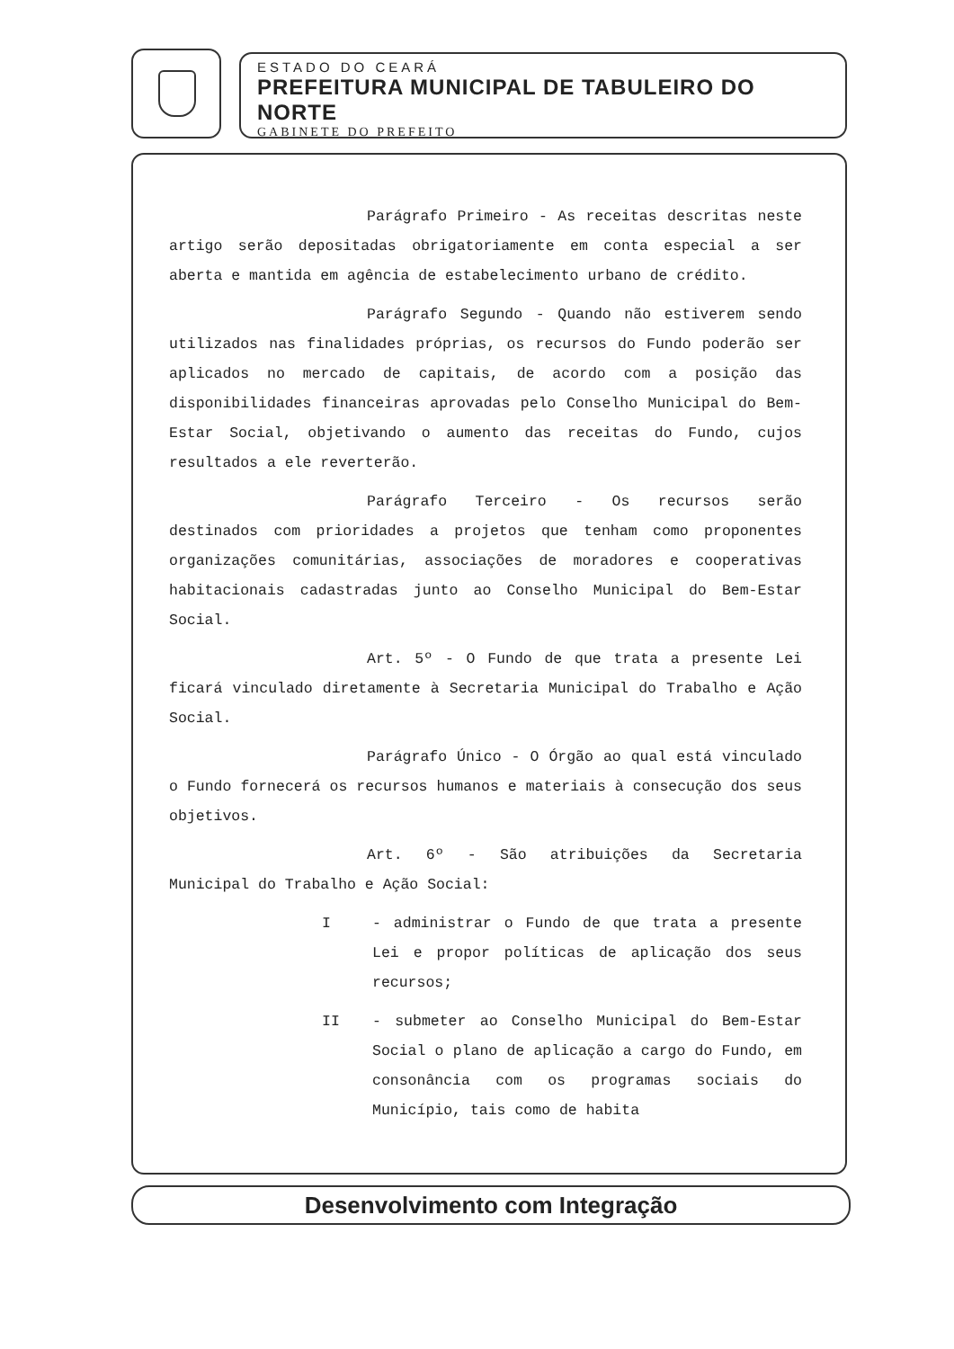ESTADO DO CEARÁ
PREFEITURA MUNICIPAL DE TABULEIRO DO NORTE
GABINETE DO PREFEITO
Parágrafo Primeiro - As receitas descritas neste artigo serão depositadas obrigatoriamente em conta especial a ser aberta e mantida em agência de estabelecimento urbano de crédito.
Parágrafo Segundo - Quando não estiverem sendo utilizados nas finalidades próprias, os recursos do Fundo poderão ser aplicados no mercado de capitais, de acordo com a posição das disponibilidades financeiras aprovadas pelo Conselho Municipal do Bem-Estar Social, objetivando o aumento das receitas do Fundo, cujos resultados a ele reverterão.
Parágrafo Terceiro - Os recursos serão destinados com prioridades a projetos que tenham como proponentes organizações comunitárias, associações de moradores e cooperativas habitacionais cadastradas junto ao Conselho Municipal do Bem-Estar Social.
Art. 5º - O Fundo de que trata a presente Lei ficará vinculado diretamente à Secretaria Municipal do Trabalho e Ação Social.
Parágrafo Único - O Órgão ao qual está vinculado o Fundo fornecerá os recursos humanos e materiais à consecução dos seus objetivos.
Art. 6º - São atribuições da Secretaria Municipal do Trabalho e Ação Social:
I - administrar o Fundo de que trata a presente Lei e propor políticas de aplicação dos seus recursos;
II - submeter ao Conselho Municipal do Bem-Estar Social o plano de aplicação a cargo do Fundo, em consonância com os programas sociais do Município, tais como de habita
Desenvolvimento com Integração